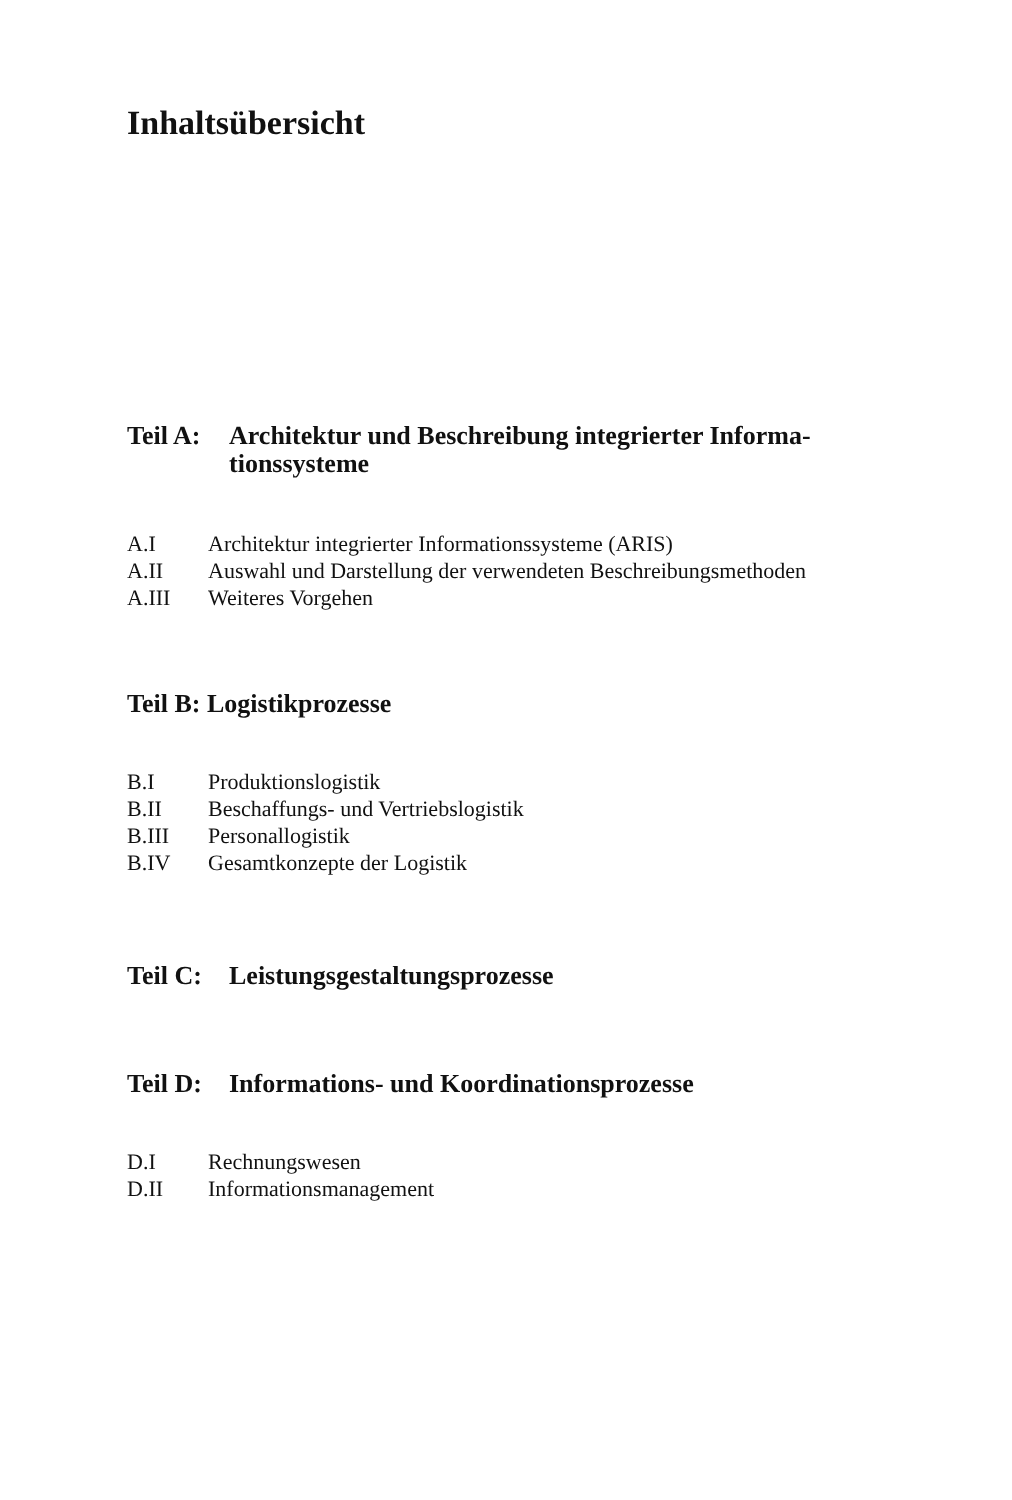Inhaltsübersicht
Teil A: Architektur und Beschreibung integrierter Informa-
tionssysteme
A.I Architektur integrierter Informationssysteme (ARIS)
A.II Auswahl und Darstellung der verwendeten Beschreibungsmethoden
A.III Weiteres Vorgehen
Teil B: Logistikprozesse
B.I Produktionslogistik
B.II Beschaffungs- und Vertriebslogistik
B.III Personallogistik
B.IV Gesamtkonzepte der Logistik
Teil C: Leistungsgestaltungsprozesse
Teil D: Informations- und Koordinationsprozesse
D.I Rechnungswesen
D.II Informationsmanagement